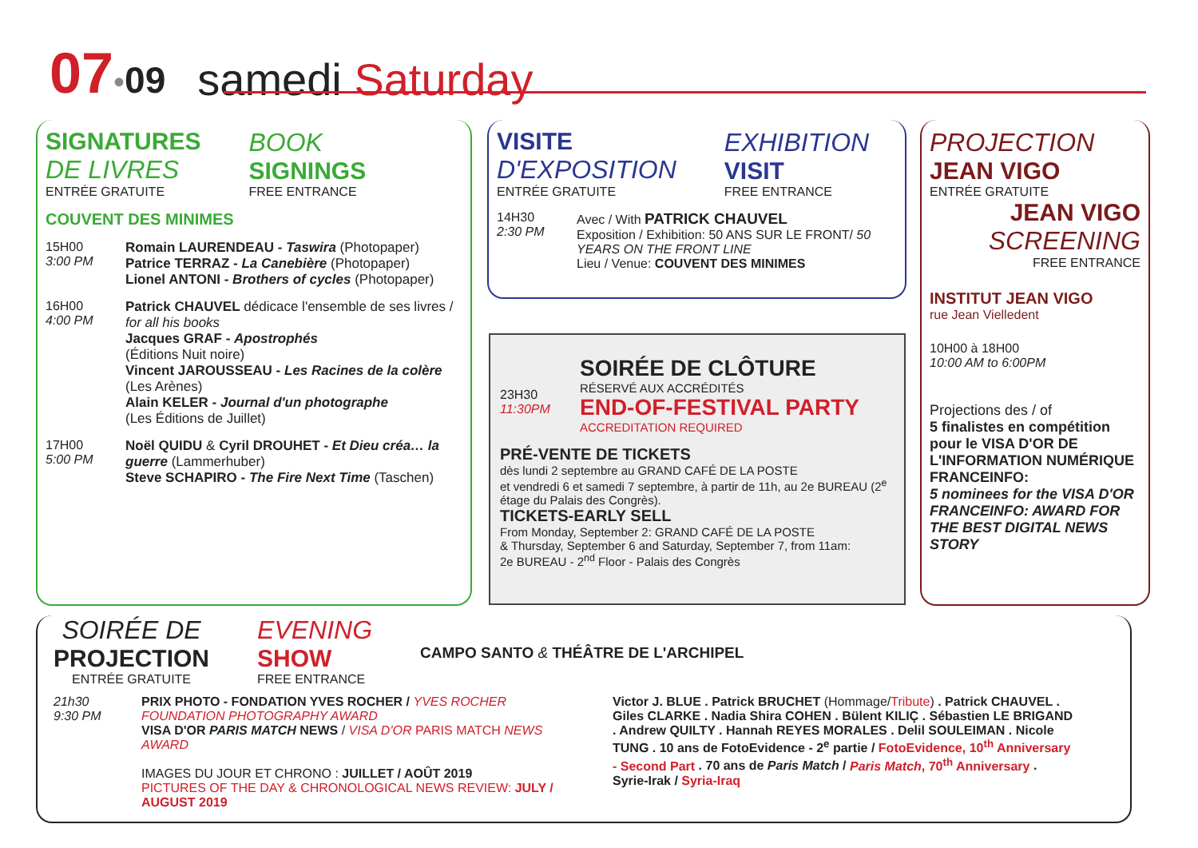07•09
samedi Saturday
SIGNATURES
DE LIVRES
ENTRÉE GRATUITE
BOOK
SIGNINGS
FREE ENTRANCE
COUVENT DES MINIMES
15H00
3:00 PM
Romain LAURENDEAU - Taswira (Photopaper)
Patrice TERRAZ - La Canebière (Photopaper)
Lionel ANTONI - Brothers of cycles (Photopaper)
16H00
4:00 PM
Patrick CHAUVEL dédicace l'ensemble de ses livres / for all his books
Jacques GRAF - Apostrophés
(Éditions Nuit noire)
Vincent JAROUSSEAU - Les Racines de la colère (Les Arènes)
Alain KELER - Journal d'un photographe
(Les Éditions de Juillet)
17H00
5:00 PM
Noël QUIDU & Cyril DROUHET - Et Dieu créa… la guerre (Lammerhuber)
Steve SCHAPIRO - The Fire Next Time (Taschen)
VISITE
D'EXPOSITION
ENTRÉE GRATUITE
EXHIBITION
VISIT
FREE ENTRANCE
14H30
2:30 PM
Avec / With PATRICK CHAUVEL
Exposition / Exhibition: 50 ANS SUR LE FRONT/ 50 YEARS ON THE FRONT LINE
Lieu / Venue: COUVENT DES MINIMES
23H30
11:30PM
SOIRÉE DE CLÔTURE
RÉSERVÉ AUX ACCRÉDITÉS
END-OF-FESTIVAL PARTY
ACCREDITATION REQUIRED
PRÉ-VENTE DE TICKETS
dès lundi 2 septembre au GRAND CAFÉ DE LA POSTE
et vendredi 6 et samedi 7 septembre, à partir de 11h, au 2e BUREAU (2<sup>e</sup> étage du Palais des Congrès).
TICKETS-EARLY SELL
From Monday, September 2: GRAND CAFÉ DE LA POSTE
& Thursday, September 6 and Saturday, September 7, from 11am:
2e BUREAU - 2<sup>nd</sup> Floor - Palais des Congrès
PROJECTION
JEAN VIGO
ENTRÉE GRATUITE
JEAN VIGO
SCREENING
FREE ENTRANCE
INSTITUT JEAN VIGO
rue Jean Vielledent
10H00 à 18H00
10:00 AM to 6:00PM
Projections des / of
5 finalistes en compétition pour le VISA D'OR DE L'INFORMATION NUMÉRIQUE FRANCEINFO:
5 nominees for the VISA D'OR FRANCEINFO: AWARD FOR THE BEST DIGITAL NEWS STORY
SOIRÉE DE
PROJECTION
ENTRÉE GRATUITE
EVENING
SHOW
FREE ENTRANCE
CAMPO SANTO & THÉÂTRE DE L'ARCHIPEL
21h30
9:30 PM
PRIX PHOTO - FONDATION YVES ROCHER / YVES ROCHER FOUNDATION PHOTOGRAPHY AWARD
VISA D'OR PARIS MATCH NEWS / VISA D'OR PARIS MATCH NEWS AWARD
IMAGES DU JOUR ET CHRONO : JUILLET / AOÛT 2019
PICTURES OF THE DAY & CHRONOLOGICAL NEWS REVIEW: JULY / AUGUST 2019
Victor J. BLUE . Patrick BRUCHET (Hommage/Tribute) . Patrick CHAUVEL . Giles CLARKE . Nadia Shira COHEN . Bülent KILIÇ . Sébastien LE BRIGAND . Andrew QUILTY . Hannah REYES MORALES . Delil SOULEIMAN . Nicole TUNG . 10 ans de FotoEvidence - 2<sup>e</sup> partie / FotoEvidence, 10<sup>th</sup> Anniversary - Second Part . 70 ans de Paris Match / Paris Match, 70<sup>th</sup> Anniversary . Syrie-Irak / Syria-Iraq